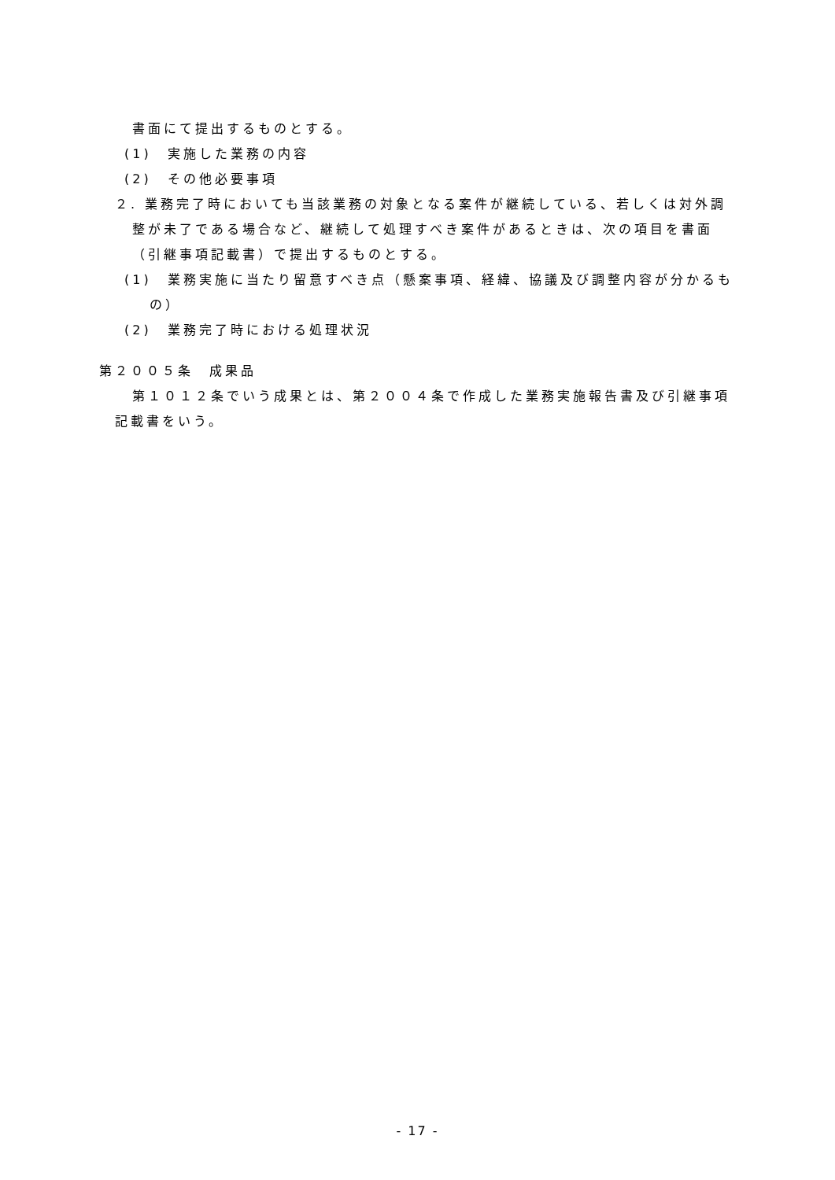書面にて提出するものとする。
(1)　実施した業務の内容
(2)　その他必要事項
２. 業務完了時においても当該業務の対象となる案件が継続している、若しくは対外調整が未了である場合など、継続して処理すべき案件があるときは、次の項目を書面（引継事項記載書）で提出するものとする。
(1)　業務実施に当たり留意すべき点（懸案事項、経緯、協議及び調整内容が分かるもの）
(2)　業務完了時における処理状況
第２００５条　成果品
第１０１２条でいう成果とは、第２００４条で作成した業務実施報告書及び引継事項記載書をいう。
- 17 -